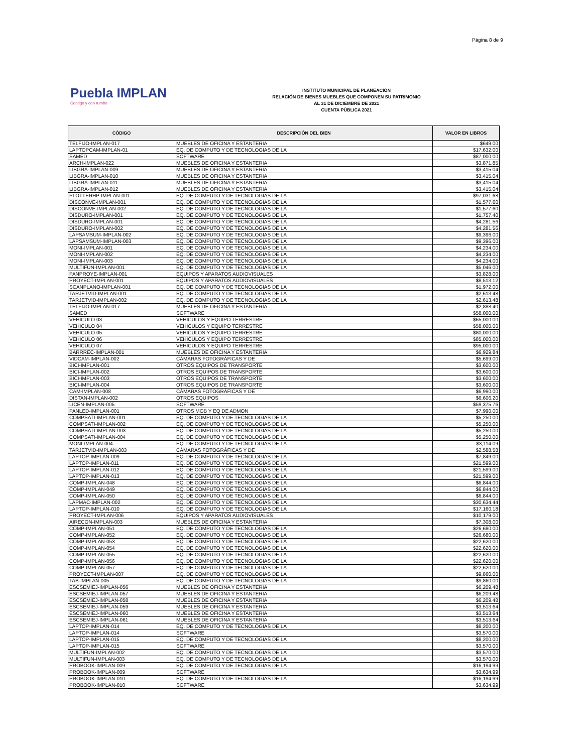Página 8 de 9
Puebla IMPLAN
Contigo y con rumbo
INSTITUTO MUNICIPAL DE PLANEACIÓN
RELACIÓN DE BIENES MUEBLES QUE COMPONEN SU PATRIMONIO
AL 31 DE DICIEMBRE DE 2021
CUENTA PÚBLICA 2021
| CÓDIGO | DESCRIPCIÓN DEL BIEN | VALOR EN LIBROS |
| --- | --- | --- |
| TELFIJO-IMPLAN-017 | MUEBLES DE OFICINA Y ESTANTERIA | $649.00 |
| LAPTOPCAM-IMPLAN-01 | EQ. DE COMPUTO Y DE TECNOLOGIAS DE LA | $17,632.00 |
| SAMED | SOFTWARE | $87,000.00 |
| ARCH-IMPLAN-022 | MUEBLES DE OFICINA Y ESTANTERIA | $3,871.85 |
| LIBGRA-IMPLAN-009 | MUEBLES DE OFICINA Y ESTANTERIA | $3,415.04 |
| LIBGRA-IMPLAN-010 | MUEBLES DE OFICINA Y ESTANTERIA | $3,415.04 |
| LIBGRA-IMPLAN-011 | MUEBLES DE OFICINA Y ESTANTERIA | $3,415.04 |
| LIBGRA-IMPLAN-012 | MUEBLES DE OFICINA Y ESTANTERIA | $3,415.04 |
| PLOTTERHP-IMPLAN-001 | EQ. DE COMPUTO Y DE TECNOLOGIAS DE LA | $97,031.68 |
| DISCONVE-IMPLAN-001 | EQ. DE COMPUTO Y DE TECNOLOGIAS DE LA | $1,577.60 |
| DISCONVE-IMPLAN-002 | EQ. DE COMPUTO Y DE TECNOLOGIAS DE LA | $1,577.60 |
| DISDURO-IMPLAN-001 | EQ. DE COMPUTO Y DE TECNOLOGIAS DE LA | $1,757.40 |
| DISDURO-IMPLAN-001 | EQ. DE COMPUTO Y DE TECNOLOGIAS DE LA | $4,281.56 |
| DISDURO-IMPLAN-002 | EQ. DE COMPUTO Y DE TECNOLOGIAS DE LA | $4,281.56 |
| LAPSAMSUM-IMPLAN-002 | EQ. DE COMPUTO Y DE TECNOLOGIAS DE LA | $9,396.00 |
| LAPSAMSUM-IMPLAN-003 | EQ. DE COMPUTO Y DE TECNOLOGIAS DE LA | $9,396.00 |
| MONI-IMPLAN-001 | EQ. DE COMPUTO Y DE TECNOLOGIAS DE LA | $4,234.00 |
| MONI-IMPLAN-002 | EQ. DE COMPUTO Y DE TECNOLOGIAS DE LA | $4,234.00 |
| MONI-IMPLAN-003 | EQ. DE COMPUTO Y DE TECNOLOGIAS DE LA | $4,234.00 |
| MULTIFUN-IMPLAN-001 | EQ. DE COMPUTO Y DE TECNOLOGIAS DE LA | $5,046.00 |
| PANPROYE-IMPLAN-001 | EQUIPOS Y APARATOS AUDIOVISUALES | $3,828.00 |
| PROYECT-IMPLAN-001 | EQUIPOS Y APARATOS AUDIOVISUALES | $8,513.12 |
| SCANPLANO-IMPLAN-001 | EQ. DE COMPUTO Y DE TECNOLOGIAS DE LA | $1,972.00 |
| TARJETVID-IMPLAN-001 | EQ. DE COMPUTO Y DE TECNOLOGIAS DE LA | $2,613.48 |
| TARJETVID-IMPLAN-002 | EQ. DE COMPUTO Y DE TECNOLOGIAS DE LA | $2,613.48 |
| TELFIJO-IMPLAN-017 | MUEBLES DE OFICINA Y ESTANTERIA | $2,888.40 |
| SAMED | SOFTWARE | $58,000.00 |
| VEHICULO 03 | VEHICULOS Y EQUIPO TERRESTRE | $65,000.00 |
| VEHICULO 04 | VEHICULOS Y EQUIPO TERRESTRE | $58,000.00 |
| VEHICULO 05 | VEHICULOS Y EQUIPO TERRESTRE | $80,000.00 |
| VEHICULO 06 | VEHICULOS Y EQUIPO TERRESTRE | $85,000.00 |
| VEHICULO 07 | VEHICULOS Y EQUIPO TERRESTRE | $95,000.00 |
| BARRREC-IMPLAN-001 | MUEBLES DE OFICINA Y ESTANTERIA | $6,929.84 |
| VIDCAM-IMPLAN-002 | CÁMARAS FOTOGRÁFICAS Y DE | $5,699.00 |
| BICI-IMPLAN-001 | OTROS EQUIPOS DE TRANSPORTE | $3,600.00 |
| BICI-IMPLAN-002 | OTROS EQUIPOS DE TRANSPORTE | $3,600.00 |
| BICI-IMPLAN-003 | OTROS EQUIPOS DE TRANSPORTE | $3,600.00 |
| BICI-IMPLAN-004 | OTROS EQUIPOS DE TRANSPORTE | $3,600.00 |
| CAM-IMPLAN-008 | CÁMARAS FOTOGRÁFICAS Y DE | $6,990.00 |
| DISTAN-IMPLAN-002 | OTROS EQUIPOS | $6,606.20 |
| LICEN-IMPLAN-005 | SOFTWARE | $59,375.76 |
| PANLED-IMPLAN-001 | OTROS MOB Y EQ DE ADMON | $7,990.00 |
| COMPSATI-IMPLAN-001 | EQ. DE COMPUTO Y DE TECNOLOGIAS DE LA | $5,250.00 |
| COMPSATI-IMPLAN-002 | EQ. DE COMPUTO Y DE TECNOLOGIAS DE LA | $5,250.00 |
| COMPSATI-IMPLAN-003 | EQ. DE COMPUTO Y DE TECNOLOGIAS DE LA | $5,250.00 |
| COMPSATI-IMPLAN-004 | EQ. DE COMPUTO Y DE TECNOLOGIAS DE LA | $5,250.00 |
| MONI-IMPLAN-004 | EQ. DE COMPUTO Y DE TECNOLOGIAS DE LA | $3,114.09 |
| TARJETVID-IMPLAN-003 | CÁMARAS FOTOGRÁFICAS Y DE | $2,588.58 |
| LAPTOP-IMPLAN-009 | EQ. DE COMPUTO Y DE TECNOLOGIAS DE LA | $7,849.00 |
| LAPTOP-IMPLAN-011 | EQ. DE COMPUTO Y DE TECNOLOGIAS DE LA | $21,599.00 |
| LAPTOP-IMPLAN-012 | EQ. DE COMPUTO Y DE TECNOLOGIAS DE LA | $21,599.00 |
| LAPTOP-IMPLAN-013 | EQ. DE COMPUTO Y DE TECNOLOGIAS DE LA | $21,599.00 |
| COMP-IMPLAN-048 | EQ. DE COMPUTO Y DE TECNOLOGIAS DE LA | $6,844.00 |
| COMP-IMPLAN-049 | EQ. DE COMPUTO Y DE TECNOLOGIAS DE LA | $6,844.00 |
| COMP-IMPLAN-050 | EQ. DE COMPUTO Y DE TECNOLOGIAS DE LA | $6,844.00 |
| LAPMAC-IMPLAN-002 | EQ. DE COMPUTO Y DE TECNOLOGIAS DE LA | $30,634.44 |
| LAPTOP-IMPLAN-010 | EQ. DE COMPUTO Y DE TECNOLOGIAS DE LA | $17,160.18 |
| PROYECT-IMPLAN-006 | EQUIPOS Y APARATOS AUDIOVISUALES | $10,179.00 |
| AIRECON-IMPLAN-003 | MUEBLES DE OFICINA Y ESTANTERIA | $7,308.00 |
| COMP-IMPLAN-051 | EQ. DE COMPUTO Y DE TECNOLOGIAS DE LA | $26,680.00 |
| COMP-IMPLAN-052 | EQ. DE COMPUTO Y DE TECNOLOGIAS DE LA | $26,680.00 |
| COMP-IMPLAN-053 | EQ. DE COMPUTO Y DE TECNOLOGIAS DE LA | $22,620.00 |
| COMP-IMPLAN-054 | EQ. DE COMPUTO Y DE TECNOLOGIAS DE LA | $22,620.00 |
| COMP-IMPLAN-055 | EQ. DE COMPUTO Y DE TECNOLOGIAS DE LA | $22,620.00 |
| COMP-IMPLAN-056 | EQ. DE COMPUTO Y DE TECNOLOGIAS DE LA | $22,620.00 |
| COMP-IMPLAN-057 | EQ. DE COMPUTO Y DE TECNOLOGIAS DE LA | $22,620.00 |
| PROYECT-IMPLAN-007 | EQ. DE COMPUTO Y DE TECNOLOGIAS DE LA | $9,860.00 |
| TAB-IMPLAN-005 | EQ. DE COMPUTO Y DE TECNOLOGIAS DE LA | $9,860.00 |
| ESCSEMIEJ-IMPLAN-056 | MUEBLES DE OFICINA Y ESTANTERIA | $6,209.48 |
| ESCSEMIEJ-IMPLAN-057 | MUEBLES DE OFICINA Y ESTANTERIA | $6,209.48 |
| ESCSEMIEJ-IMPLAN-058 | MUEBLES DE OFICINA Y ESTANTERIA | $6,209.48 |
| ESCSEMIEJ-IMPLAN-059 | MUEBLES DE OFICINA Y ESTANTERIA | $3,513.64 |
| ESCSEMIEJ-IMPLAN-060 | MUEBLES DE OFICINA Y ESTANTERIA | $3,513.64 |
| ESCSEMIEJ-IMPLAN-061 | MUEBLES DE OFICINA Y ESTANTERIA | $3,513.64 |
| LAPTOP-IMPLAN-014 | EQ. DE COMPUTO Y DE TECNOLOGIAS DE LA | $8,200.00 |
| LAPTOP-IMPLAN-014 | SOFTWARE | $3,570.00 |
| LAPTOP-IMPLAN-015 | EQ. DE COMPUTO Y DE TECNOLOGIAS DE LA | $8,200.00 |
| LAPTOP-IMPLAN-015 | SOFTWARE | $3,570.00 |
| MULTIFUN-IMPLAN-002 | EQ. DE COMPUTO Y DE TECNOLOGIAS DE LA | $3,570.00 |
| MULTIFUN-IMPLAN-003 | EQ. DE COMPUTO Y DE TECNOLOGIAS DE LA | $3,570.00 |
| PROBOOK-IMPLAN-009 | EQ. DE COMPUTO Y DE TECNOLOGIAS DE LA | $16,194.99 |
| PROBOOK-IMPLAN-009 | SOFTWARE | $3,634.99 |
| PROBOOK-IMPLAN-010 | EQ. DE COMPUTO Y DE TECNOLOGIAS DE LA | $16,194.99 |
| PROBOOK-IMPLAN-010 | SOFTWARE | $3,634.99 |